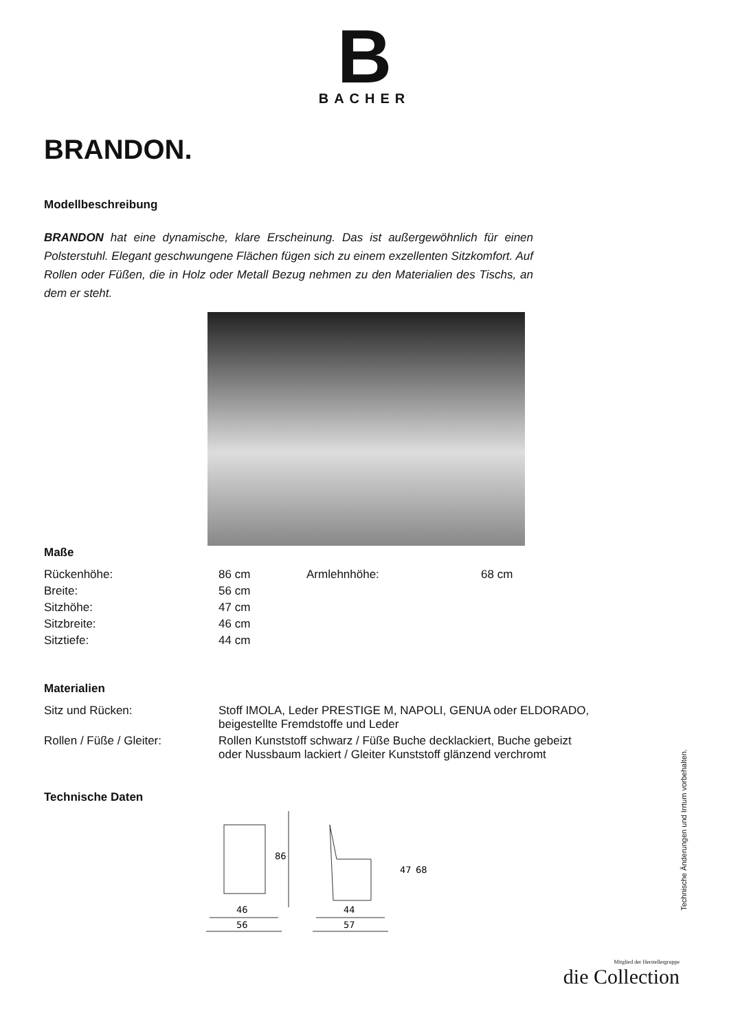B
BACHER
BRANDON.
Modellbeschreibung
BRANDON hat eine dynamische, klare Erscheinung. Das ist außergewöhnlich für einen Polsterstuhl. Elegant geschwungene Flächen fügen sich zu einem exzellenten Sitzkomfort. Auf Rollen oder Füßen, die in Holz oder Metall Bezug nehmen zu den Materialien des Tischs, an dem er steht.
Maße
| Rückenhöhe: | 86 cm | Armlehnhöhe: | 68 cm |
| Breite: | 56 cm | | |
| Sitzhöhe: | 47 cm | | |
| Sitzbreite: | 46 cm | | |
| Sitztiefe: | 44 cm | | |
Materialien
| Sitz und Rücken: | Stoff IMOLA, Leder PRESTIGE M, NAPOLI, GENUA oder ELDORADO, beigestellte Fremdstoffe und Leder |
| Rollen / Füße / Gleiter: | Rollen Kunststoff schwarz / Füße Buche decklackiert, Buche gebeizt oder Nussbaum lackiert / Gleiter Kunststoff glänzend verchromt |
Technische Daten
86
46
56
47
68
44
57
Technische Änderungen und Irrtum vorbehalten.
Mitglied der Herstellergruppe
die Collection